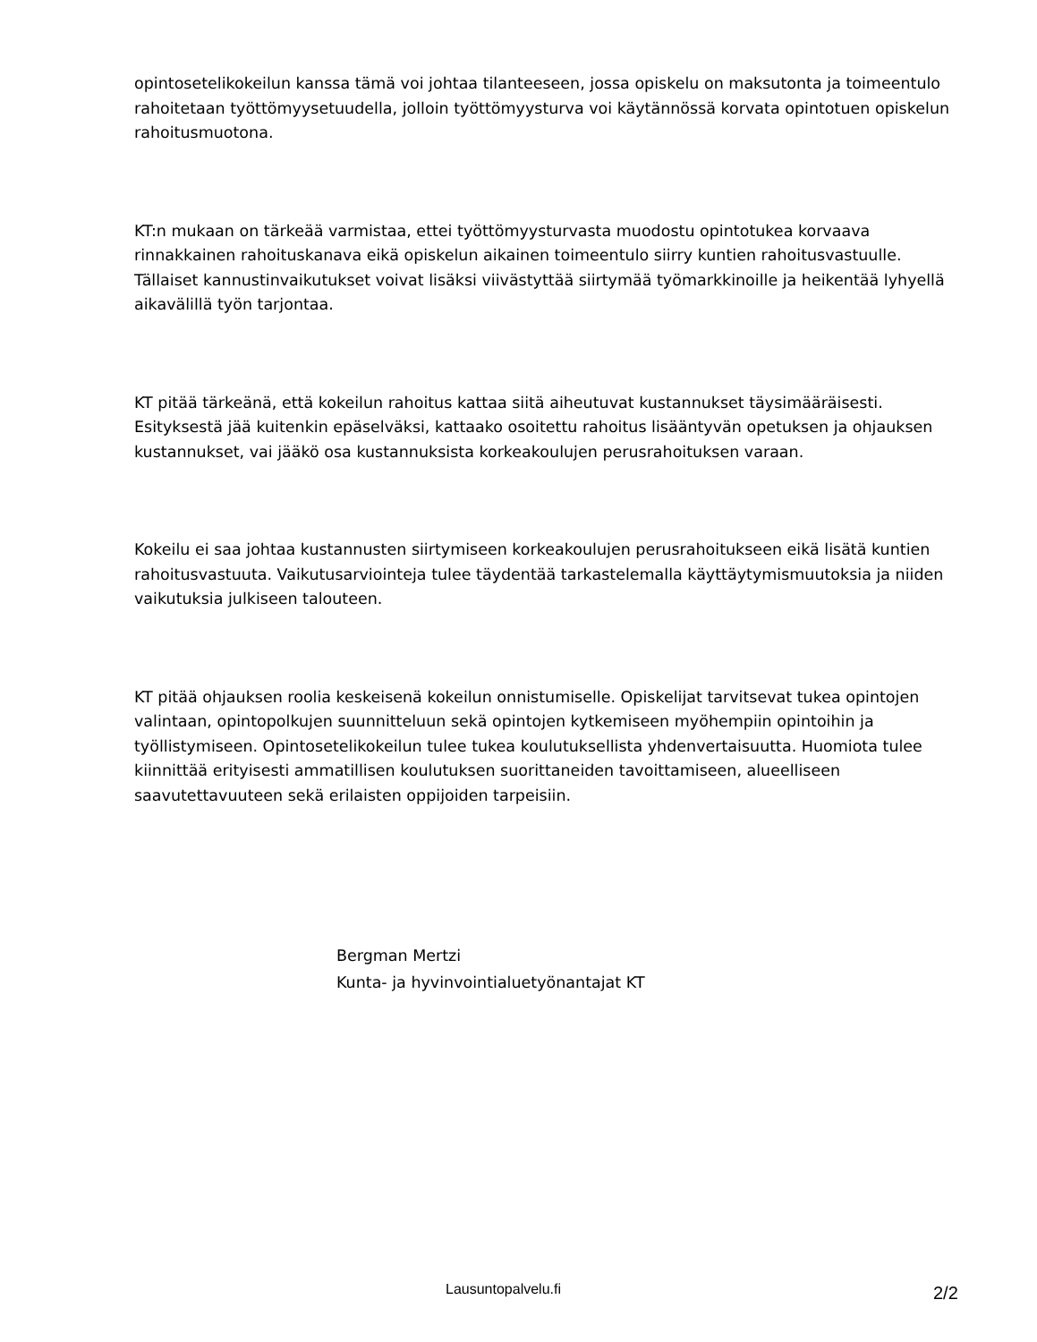opintosetelikokeilun kanssa tämä voi johtaa tilanteeseen, jossa opiskelu on maksutonta ja toimeentulo rahoitetaan työttömyysetuudella, jolloin työttömyysturva voi käytännössä korvata opintotuen opiskelun rahoitusmuotona.
KT:n mukaan on tärkeää varmistaa, ettei työttömyysturvasta muodostu opintotukea korvaava rinnakkainen rahoituskanava eikä opiskelun aikainen toimeentulo siirry kuntien rahoitusvastuulle. Tällaiset kannustinvaikutukset voivat lisäksi viivästyttää siirtymää työmarkkinoille ja heikentää lyhyellä aikavälillä työn tarjontaa.
KT pitää tärkeänä, että kokeilun rahoitus kattaa siitä aiheutuvat kustannukset täysimääräisesti. Esityksestä jää kuitenkin epäselväksi, kattaako osoitettu rahoitus lisääntyvän opetuksen ja ohjauksen kustannukset, vai jääkö osa kustannuksista korkeakoulujen perusrahoituksen varaan.
Kokeilu ei saa johtaa kustannusten siirtymiseen korkeakoulujen perusrahoitukseen eikä lisätä kuntien rahoitusvastuuta. Vaikutusarviointeja tulee täydentää tarkastelemalla käyttäytymismuutoksia ja niiden vaikutuksia julkiseen talouteen.
KT pitää ohjauksen roolia keskeisenä kokeilun onnistumiselle. Opiskelijat tarvitsevat tukea opintojen valintaan, opintopolkujen suunnitteluun sekä opintojen kytkemiseen myöhempiin opintoihin ja työllistymiseen. Opintosetelikokeilun tulee tukea koulutuksellista yhdenvertaisuutta. Huomiota tulee kiinnittää erityisesti ammatillisen koulutuksen suorittaneiden tavoittamiseen, alueelliseen saavutettavuuteen sekä erilaisten oppijoiden tarpeisiin.
Bergman Mertzi
Kunta- ja hyvinvointialuetyönantajat KT
Lausuntopalvelu.fi 2/2